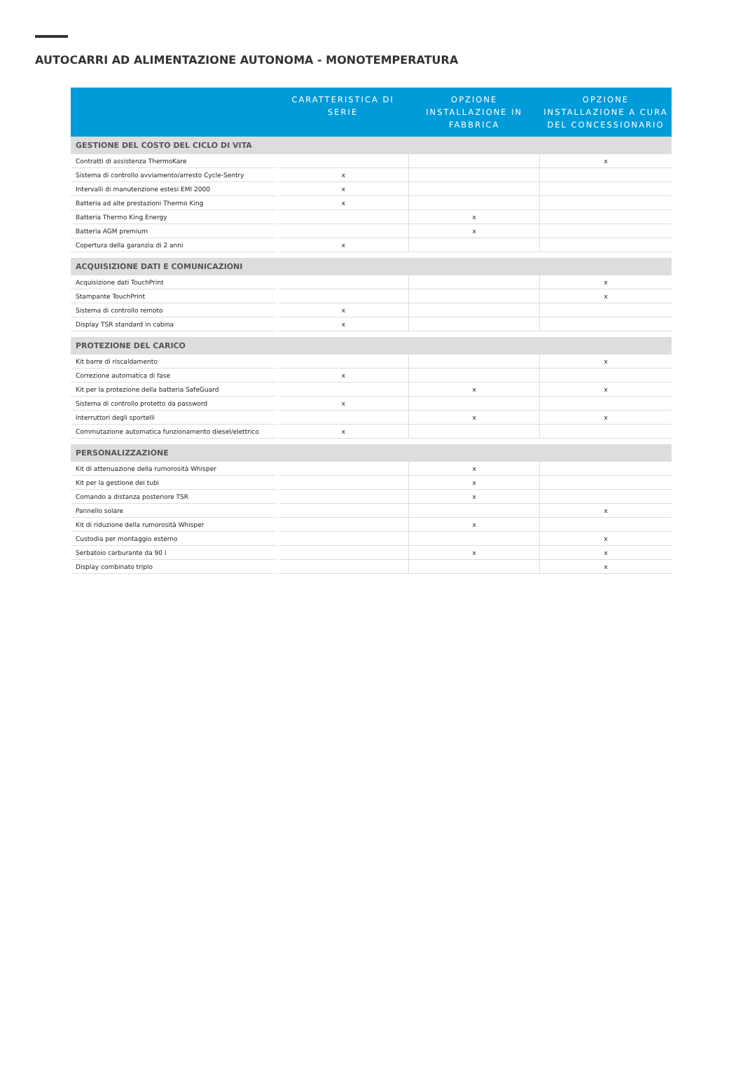AUTOCARRI AD ALIMENTAZIONE AUTONOMA - MONOTEMPERATURA
| | CARATTERISTICA DI SERIE | OPZIONE INSTALLAZIONE IN FABBRICA | OPZIONE INSTALLAZIONE A CURA DEL CONCESSIONARIO |
| --- | --- | --- | --- |
| GESTIONE DEL COSTO DEL CICLO DI VITA | | | |
| Contratti di assistenza ThermoKare | | | x |
| Sistema di controllo avviamento/arresto Cycle-Sentry | x | | |
| Intervalli di manutenzione estesi EMI 2000 | x | | |
| Batteria ad alte prestazioni Thermo King | x | | |
| Batteria Thermo King Energy | | x | |
| Batteria AGM premium | | x | |
| Copertura della garanzia di 2 anni | x | | |
| ACQUISIZIONE DATI E COMUNICAZIONI | | | |
| Acquisizione dati TouchPrint | | | x |
| Stampante TouchPrint | | | x |
| Sistema di controllo remoto | x | | |
| Display TSR standard in cabina | x | | |
| PROTEZIONE DEL CARICO | | | |
| Kit barre di riscaldamento | | | x |
| Correzione automatica di fase | x | | |
| Kit per la protezione della batteria SafeGuard | | x | x |
| Sistema di controllo protetto da password | x | | |
| Interruttori degli sportelli | | x | x |
| Commutazione automatica funzionamento diesel/elettrico | x | | |
| PERSONALIZZAZIONE | | | |
| Kit di attenuazione della rumorosità Whisper | | x | |
| Kit per la gestione dei tubi | | x | |
| Comando a distanza posteriore TSR | | x | |
| Pannello solare | | | x |
| Kit di riduzione della rumorosità Whisper | | x | |
| Custodia per montaggio esterno | | | x |
| Serbatoio carburante da 90 l | | x | x |
| Display combinato triplo | | | x |